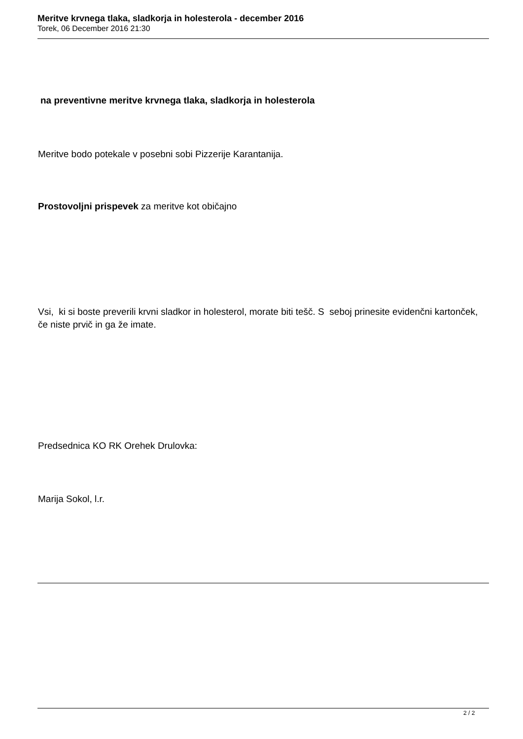Meritve krvnega tlaka, sladkorja in holesterola - december 2016
Torek, 06 December 2016 21:30
na preventivne meritve krvnega tlaka, sladkorja in holesterola
Meritve bodo potekale v posebni sobi Pizzerije Karantanija.
Prostovoljni prispevek za meritve kot običajno
Vsi, ki si boste preverili krvni sladkor in holesterol, morate biti tešč. S seboj prinesite evidenčni kartonček, če niste prvič in ga že imate.
Predsednica KO RK Orehek Drulovka:
Marija Sokol, l.r.
2 / 2